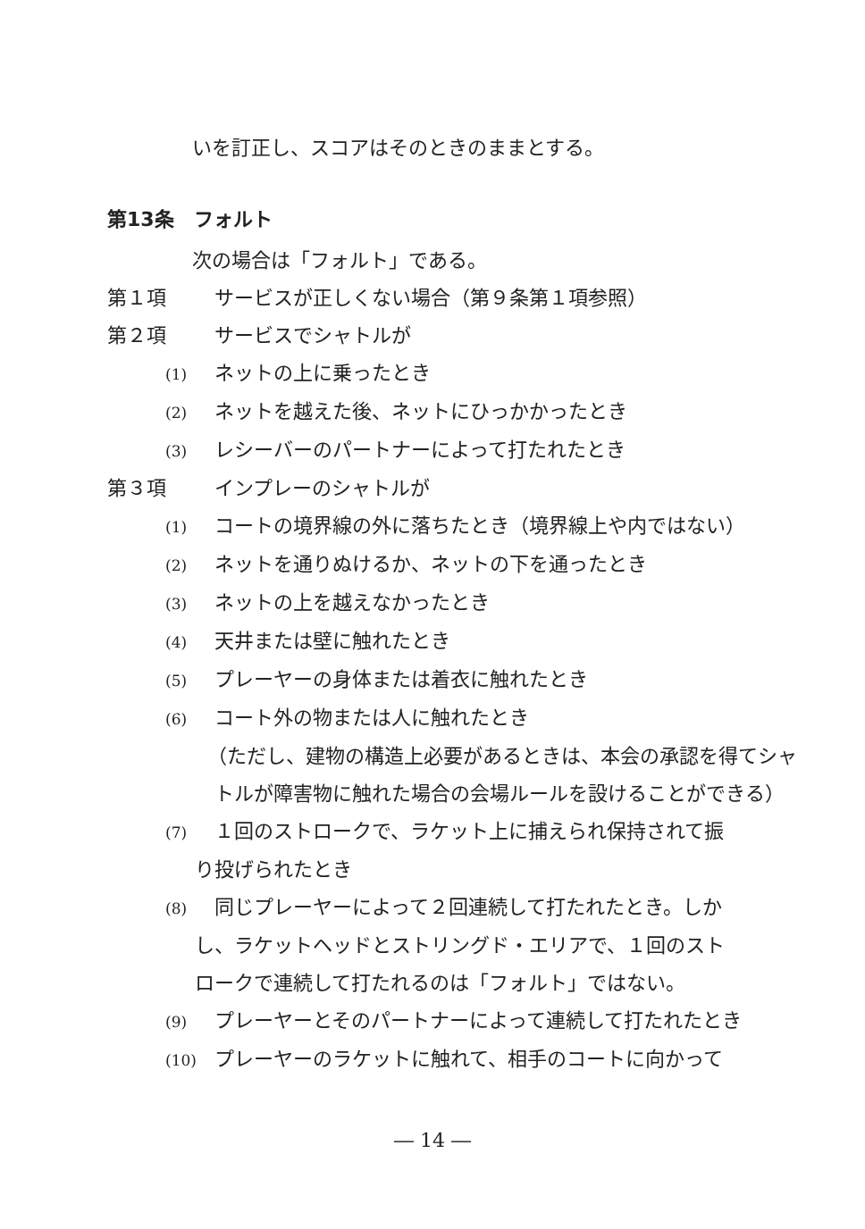いを訂正し、スコアはそのときのままとする。
第13条　フォルト
次の場合は「フォルト」である。
第１項 サービスが正しくない場合（第９条第１項参照）
第２項 サービスでシャトルが
(1) ネットの上に乗ったとき
(2) ネットを越えた後、ネットにひっかかったとき
(3) レシーバーのパートナーによって打たれたとき
第３項 インプレーのシャトルが
(1) コートの境界線の外に落ちたとき（境界線上や内ではない）
(2) ネットを通りぬけるか、ネットの下を通ったとき
(3) ネットの上を越えなかったとき
(4) 天井または壁に触れたとき
(5) プレーヤーの身体または着衣に触れたとき
(6) コート外の物または人に触れたとき
（ただし、建物の構造上必要があるときは、本会の承認を得てシャ
トルが障害物に触れた場合の会場ルールを設けることができる）
(7) １回のストロークで、ラケット上に捕えられ保持されて振
り投げられたとき
(8) 同じプレーヤーによって２回連続して打たれたとき。しか
し、ラケットヘッドとストリングド・エリアで、１回のスト
ロークで連続して打たれるのは「フォルト」ではない。
(9) プレーヤーとそのパートナーによって連続して打たれたとき
(10) プレーヤーのラケットに触れて、相手のコートに向かって
― 14 ―